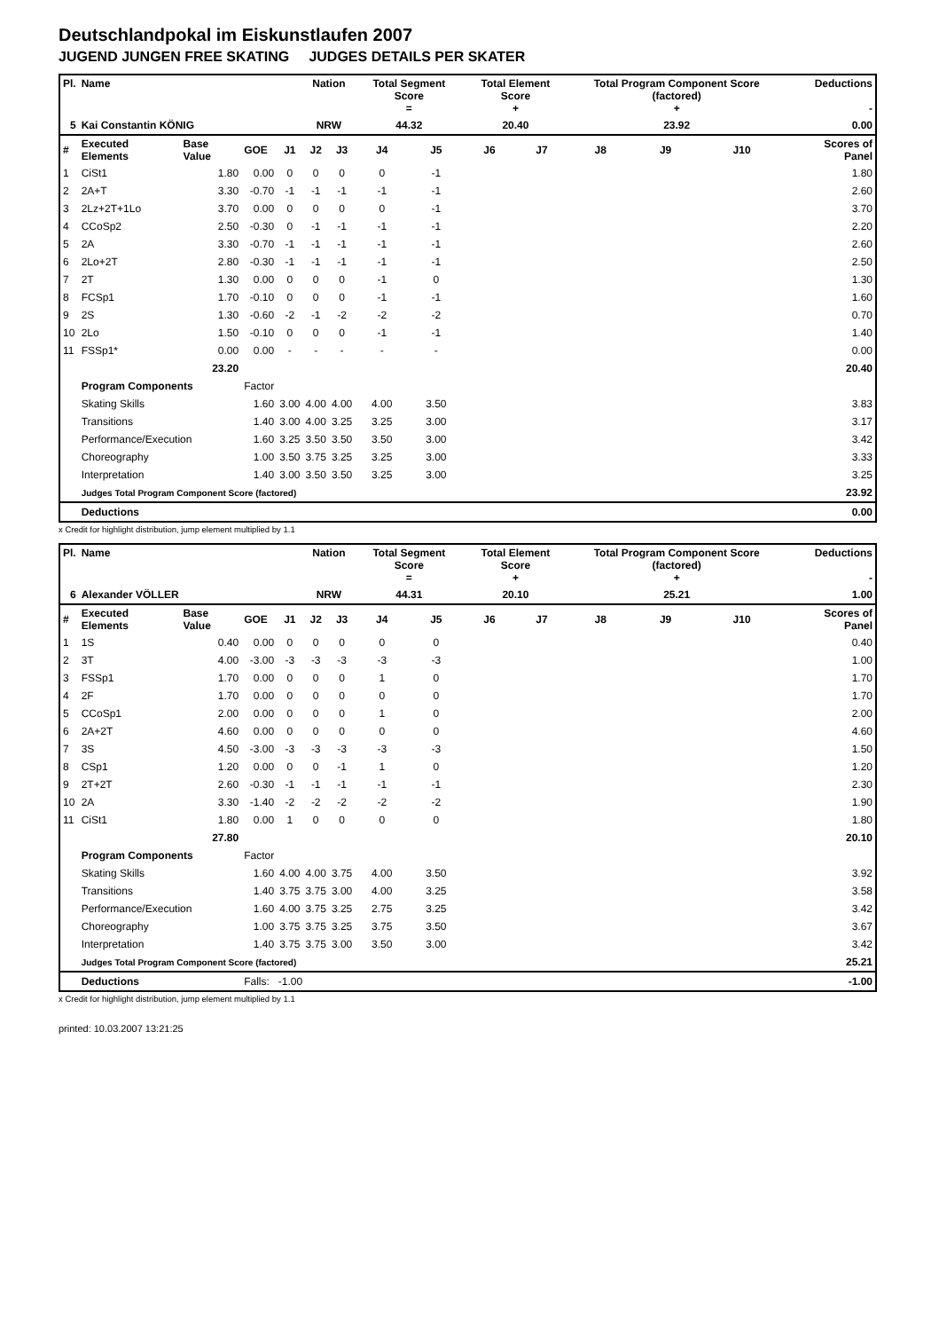Deutschlandpokal im Eiskunstlaufen 2007
JUGEND JUNGEN FREE SKATING JUDGES DETAILS PER SKATER
| Pl. | Name | | | | Nation | | Total Segment Score = | | Total Element Score + | | Total Program Component Score (factored) + | | | Deductions - | |
| --- | --- | --- | --- | --- | --- | --- | --- | --- | --- | --- | --- | --- | --- | --- | --- |
| 5 | Kai Constantin KÖNIG | | | | NRW | | 44.32 | | 20.40 | | 23.92 | | | 0.00 | |
| # | Executed Elements | Base Value | GOE | J1 | J2 | J3 | J4 | J5 | J6 | J7 | J8 | J9 | J10 | | Scores of Panel |
| 1 | CiSt1 | 1.80 | 0.00 | 0 | 0 | 0 | 0 | -1 | | | | | | | 1.80 |
| 2 | 2A+T | 3.30 | -0.70 | -1 | -1 | -1 | -1 | -1 | | | | | | | 2.60 |
| 3 | 2Lz+2T+1Lo | 3.70 | 0.00 | 0 | 0 | 0 | 0 | -1 | | | | | | | 3.70 |
| 4 | CCoSp2 | 2.50 | -0.30 | 0 | -1 | -1 | -1 | -1 | | | | | | | 2.20 |
| 5 | 2A | 3.30 | -0.70 | -1 | -1 | -1 | -1 | -1 | | | | | | | 2.60 |
| 6 | 2Lo+2T | 2.80 | -0.30 | -1 | -1 | -1 | -1 | -1 | | | | | | | 2.50 |
| 7 | 2T | 1.30 | 0.00 | 0 | 0 | 0 | -1 | 0 | | | | | | | 1.30 |
| 8 | FCSp1 | 1.70 | -0.10 | 0 | 0 | 0 | -1 | -1 | | | | | | | 1.60 |
| 9 | 2S | 1.30 | -0.60 | -2 | -1 | -2 | -2 | -2 | | | | | | | 0.70 |
| 10 | 2Lo | 1.50 | -0.10 | 0 | 0 | 0 | -1 | -1 | | | | | | | 1.40 |
| 11 | FSSp1* | 0.00 | 0.00 | - | - | - | - | - | | | | | | | 0.00 |
| | | 23.20 | | | | | | | | | | | | | 20.40 |
| | Program Components | | Factor | | | | | | | | | | | | |
| | Skating Skills | | 1.60 | 3.00 | 4.00 | 4.00 | 4.00 | 3.50 | | | | | | | 3.83 |
| | Transitions | | 1.40 | 3.00 | 4.00 | 3.25 | 3.25 | 3.00 | | | | | | | 3.17 |
| | Performance/Execution | | 1.60 | 3.25 | 3.50 | 3.50 | 3.50 | 3.00 | | | | | | | 3.42 |
| | Choreography | | 1.00 | 3.50 | 3.75 | 3.25 | 3.25 | 3.00 | | | | | | | 3.33 |
| | Interpretation | | 1.40 | 3.00 | 3.50 | 3.50 | 3.25 | 3.00 | | | | | | | 3.25 |
| | Judges Total Program Component Score (factored) | | | | | | | | | | | | | | 23.92 |
| | Deductions | | | | | | | | | | | | | | 0.00 |
x Credit for highlight distribution, jump element multiplied by 1.1
| Pl. | Name | | | | Nation | | Total Segment Score = | | Total Element Score + | | Total Program Component Score (factored) + | | | Deductions - | |
| --- | --- | --- | --- | --- | --- | --- | --- | --- | --- | --- | --- | --- | --- | --- | --- |
| 6 | Alexander VÖLLER | | | | NRW | | 44.31 | | 20.10 | | 25.21 | | | 1.00 | |
| # | Executed Elements | Base Value | GOE | J1 | J2 | J3 | J4 | J5 | J6 | J7 | J8 | J9 | J10 | | Scores of Panel |
| 1 | 1S | 0.40 | 0.00 | 0 | 0 | 0 | 0 | 0 | | | | | | | 0.40 |
| 2 | 3T | 4.00 | -3.00 | -3 | -3 | -3 | -3 | -3 | | | | | | | 1.00 |
| 3 | FSSp1 | 1.70 | 0.00 | 0 | 0 | 0 | 1 | 0 | | | | | | | 1.70 |
| 4 | 2F | 1.70 | 0.00 | 0 | 0 | 0 | 0 | 0 | | | | | | | 1.70 |
| 5 | CCoSp1 | 2.00 | 0.00 | 0 | 0 | 0 | 1 | 0 | | | | | | | 2.00 |
| 6 | 2A+2T | 4.60 | 0.00 | 0 | 0 | 0 | 0 | 0 | | | | | | | 4.60 |
| 7 | 3S | 4.50 | -3.00 | -3 | -3 | -3 | -3 | -3 | | | | | | | 1.50 |
| 8 | CSp1 | 1.20 | 0.00 | 0 | 0 | -1 | 1 | 0 | | | | | | | 1.20 |
| 9 | 2T+2T | 2.60 | -0.30 | -1 | -1 | -1 | -1 | -1 | | | | | | | 2.30 |
| 10 | 2A | 3.30 | -1.40 | -2 | -2 | -2 | -2 | -2 | | | | | | | 1.90 |
| 11 | CiSt1 | 1.80 | 0.00 | 1 | 0 | 0 | 0 | 0 | | | | | | | 1.80 |
| | | 27.80 | | | | | | | | | | | | | 20.10 |
| | Program Components | | Factor | | | | | | | | | | | | |
| | Skating Skills | | 1.60 | 4.00 | 4.00 | 3.75 | 4.00 | 3.50 | | | | | | | 3.92 |
| | Transitions | | 1.40 | 3.75 | 3.75 | 3.00 | 4.00 | 3.25 | | | | | | | 3.58 |
| | Performance/Execution | | 1.60 | 4.00 | 3.75 | 3.25 | 2.75 | 3.25 | | | | | | | 3.42 |
| | Choreography | | 1.00 | 3.75 | 3.75 | 3.25 | 3.75 | 3.50 | | | | | | | 3.67 |
| | Interpretation | | 1.40 | 3.75 | 3.75 | 3.00 | 3.50 | 3.00 | | | | | | | 3.42 |
| | Judges Total Program Component Score (factored) | | | | | | | | | | | | | | 25.21 |
| | Deductions | | Falls: -1.00 | | | | | | | | | | | | -1.00 |
x Credit for highlight distribution, jump element multiplied by 1.1
printed: 10.03.2007 13:21:25